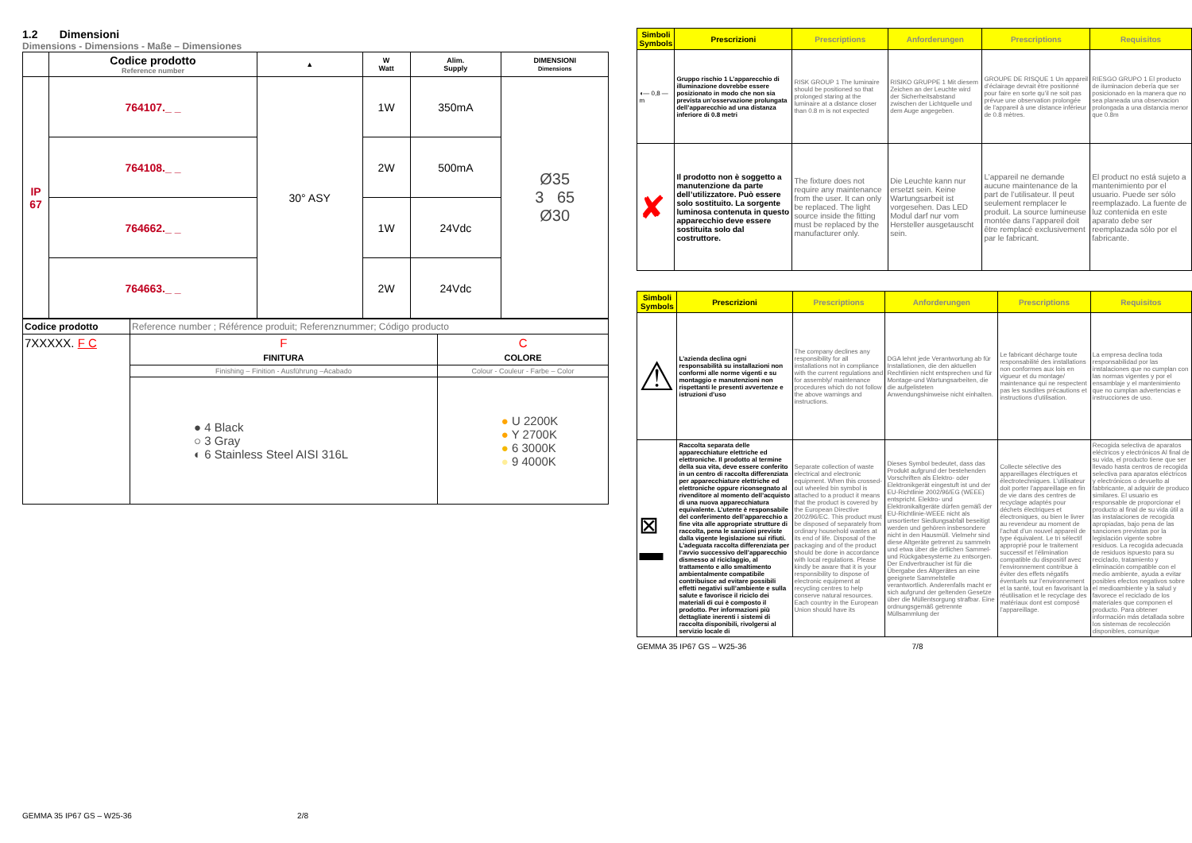1.2 Dimensioni
Dimensions - Dimensions - Maße – Dimensiones
| | Codice prodotto Reference number | ▲ | W Watt | Alim. Supply | DIMENSIONI Dimensions |
| --- | --- | --- | --- | --- | --- |
| IP 67 | 764107._ _ | 30° ASY | 1W | 350mA | Ø35 3 65 Ø30 |
| | 764108._ _ | | 2W | 500mA | |
| | 764662._ _ | | 1W | 24Vdc | |
| | 764663._ _ | | 2W | 24Vdc | |
| Codice prodotto | Reference number ; Référence produit; Referenznummer; Código producto | |
| 7XXXXX. F C | F FINITURA | C COLORE |
| | Finishing – Finition - Ausführung –Acabado | Colour - Couleur - Farbe – Color |
| | ● 4 Black ○ 3 Gray ◐ 6 Stainless Steel AISI 316L | ● U 2200K ● Y 2700K ● 6 3000K ● 9 4000K |
GEMMA 35 IP67 GS – W25-36 2/8
| Simboli Symbols | Prescrizioni | Prescriptions | Anforderungen | Prescriptions | Requisitos |
| --- | --- | --- | --- | --- | --- |
| ◖— 0,8 — m | Gruppo rischio 1 L’apparecchio di illuminazione dovrebbe essere posizionato in modo che non sia prevista un’osservazione prolungata dell’apparecchio ad una distanza inferiore di 0.8 metri | RISK GROUP 1 The luminaire should be positioned so that prolonged staring at the luminaire at a distance closer than 0.8 m is not expected | RISIKO GRUPPE 1 Mit diesem Zeichen an der Leuchte wird der Sicherheitsabstand zwischen der Lichtquelle und dem Auge angegeben. | GROUPE DE RISQUE 1 Un appareil d’éclairage devrait être positionné pour faire en sorte qu’il ne soit pas prévue une observation prolongée de l’appareil à une distance inférieur de 0.8 mètres. | RIESGO GRUPO 1 El producto de iluminacion debería que ser posicionado en la manera que no sea planeada una observacion prolongada a una distancia menor que 0.8m |
| ✘ | Il prodotto non è soggetto a manutenzione da parte dell’utilizzatore. Può essere solo sostituito. La sorgente luminosa contenuta in questo apparecchio deve essere sostituita solo dal costruttore. | The fixture does not require any maintenance from the user. It can only be replaced. The light source inside the fitting must be replaced by the manufacturer only. | Die Leuchte kann nur ersetzt sein. Keine Wartungsarbeit ist vorgesehen. Das LED Modul darf nur vom Hersteller ausgetauscht sein. | L’appareil ne demande aucune maintenance de la part de l’utilisateur. Il peut seulement remplacer le produit. La source lumineuse montée dans l’appareil doit être remplacé exclusivement par le fabricant. | El product no está sujeto a mantenimiento por el usuario. Puede ser sólo reemplazado. La fuente de luz contenida en este aparato debe ser reemplazada sólo por el fabricante. |
| Simboli Symbols | Prescrizioni | Prescriptions | Anforderungen | Prescriptions | Requisitos |
| --- | --- | --- | --- | --- | --- |
| ⚠ | L’azienda declina ogni responsabilità su installazioni non conformi alle norme vigenti e su montaggio e manutenzioni non rispettanti le presenti avvertenze e istruzioni d’uso | The company declines any responsibility for all installations not in compliance with the current regulations and for assembly/ maintenance procedures which do not follow the above warnings and instructions. | DGA lehnt jede Verantwortung ab für Installationen, die den aktuellen Rechtlinien nicht entsprechen und für Montage-und Wartungsarbeiten, die die aufgelisteten Anwendungshinweise nicht einhalten. | Le fabricant décharge toute responsabilité des installations non conformes aux lois en vigueur et du montage/ maintenance qui ne respectent pas les susdites précautions et instructions d’utilisation. | La empresa declina toda responsabilidad por las instalaciones que no cumplan con las normas vigentes y por el ensamblaje y el mantenimiento que no cumplan advertencias e instrucciones de uso. |
| ⊠ ▬ | Raccolta separata delle apparecchiature elettriche ed elettroniche. Il prodotto al termine della sua vita, deve essere conferito in un centro di raccolta differenziata per apparecchiature elettriche ed elettroniche oppure riconsegnato al rivenditore al momento dell’acquisto di una nuova apparecchiatura equivalente. L’utente è responsabile del conferimento dell’apparecchio a fine vita alle appropriate strutture di raccolta, pena le sanzioni previste dalla vigente legislazione sui rifiuti. L’adeguata raccolta differenziata per l’avvio successivo dell’apparecchio dismesso al riciclaggio, al trattamento e allo smaltimento ambientalmente compatibile contribuisce ad evitare possibili effetti negativi sull’ambiente e sulla salute e favorisce il riciclo dei materiali di cui è composto il prodotto. Per informazioni più dettagliate inerenti i sistemi di raccolta disponibili, rivolgersi al servizio locale di | Separate collection of waste electrical and electronic equipment. When this crossed-out wheeled bin symbol is attached to a product it means that the product is covered by the European Directive 2002/96/EC. This product must be disposed of separately from ordinary household wastes at its end of life. Disposal of the packaging and of the product should be done in accordance with local regulations. Please kindly be aware that it is your responsibility to dispose of electronic equipment at recycling centres to help conserve natural resources. Each country in the European Union should have its | Dieses Symbol bedeutet, dass das Produkt aufgrund der bestehenden Vorschriften als Elektro- oder Elektronikgerät eingestuft ist und der EU-Richtlinie 2002/96/EG (WEEE) entspricht. Elektro- und Elektronikaltgeräte dürfen gemäß der EU-Richtlinie-WEEE nicht als unsortierter Siedlungsabfall beseitigt werden und gehören insbesondere nicht in den Hausmüll. Vielmehr sind diese Altgeräte getrennt zu sammeln und etwa über die örtlichen Sammel- und Rückgabesysteme zu entsorgen. Der Endverbraucher ist für die Übergabe des Altgerätes an eine geeignete Sammelstelle verantwortlich. Anderenfalls macht er sich aufgrund der geltenden Gesetze über die Müllentsorgung strafbar. Eine ordnungsgemäß getrennte Müllsammlung der | Collecte sélective des appareillages électriques et électrotechniques. L’utilisateur doit porter l’appareillage en fin de vie dans des centres de recyclage adaptés pour déchets électriques et électroniques, ou bien le livrer au revendeur au moment de l’achat d’un nouvel appareil de type équivalent. Le tri sélectif approprié pour le traitement successif et l’élimination compatible du dispositif avec l’environnement contribue à éviter des effets négatifs éventuels sur l’environnement et la santé, tout en favorisant la réutilisation et le recyclage des matériaux dont est composé l’appareillage. | Recogida selectiva de aparatos eléctricos y electrónicos Al final de su vida, el producto tiene que ser llevado hasta centros de recogida selectiva para aparatos eléctricos y electrónicos o devuelto al fabbricante, al adquirir de produco similares. El usuario es responsable de proporcionar el producto al final de su vida útil a las instalaciones de recogida apropiadas, bajo pena de las sanciones previstas por la legislación vigente sobre residuos. La recogida adecuada de residuos ispuesto para su reciclado, tratamiento y eliminación compatible con el medio ambiente, ayuda a evitar posibles efectos negativos sobre el medioambiente y la salud y favorece el reciclado de los materiales que componen el producto. Para obtener información más detallada sobre los sistemas de recolección disponibles, comuníque |
GEMMA 35 IP67 GS – W25-36 7/8